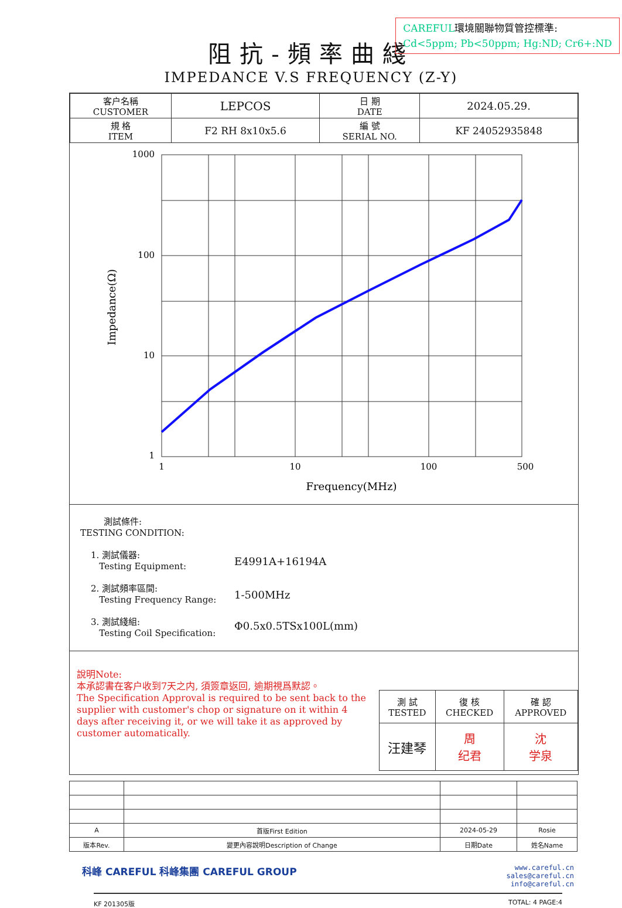CAREFUL環境關聯物質管控標準:
Cd<5ppm; Pb<50ppm; Hg:ND; Cr6+:ND
阻抗-頻率曲綫
IMPEDANCE V.S FREQUENCY (Z-Y)
| 客户名稱 CUSTOMER | LEPCOS | 日 期 DATE | 2024.05.29. |
| 規 格 ITEM | F2 RH 8x10x5.6 | 編 號 SERIAL NO. | KF 24052935848 |
1000
100
10
1
1
10
100
500
Frequency(MHz)
Impedance(Ω)
測試條件:
TESTING CONDITION:
1. 測試儀器:
Testing Equipment:
E4991A+16194A
2. 測試頻率區間:
Testing Frequency Range:
1-500MHz
3. 測試綫組:
Testing Coil Specification:
Φ0.5x0.5TSx100L(mm)
說明Note:
本承認書在客户收到7天之内, 須簽章返回, 逾期視爲默認。
The Specification Approval is required to be sent back to the supplier with customer's chop or signature on it within 4 days after receiving it, or we will take it as approved by customer automatically.
| 測 試 TESTED | 復 核 CHECKED | 確 認 APPROVED |
| 汪建琴 | 周 纪君 | 沈 学泉 |
| A | 首版First Edition | 2024-05-29 | Rosie |
| 版本Rev. | 變更內容說明Description of Change | 日期Date | 姓名Name |
科峰 CAREFUL 科峰集團 CAREFUL GROUP
www.careful.cn
sales@careful.cn
info@careful.cn
KF 201305版 TOTAL: 4 PAGE:4